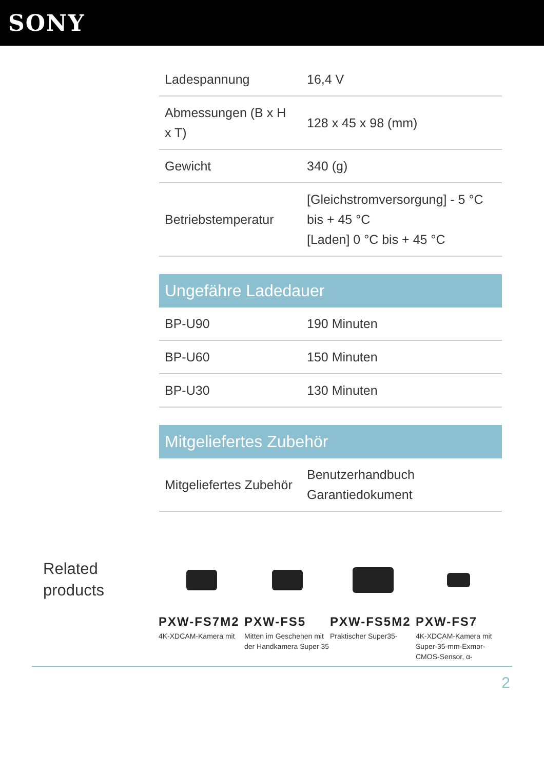SONY
| Ladespannung | 16,4 V |
| Abmessungen (B x H x T) | 128 x 45 x 98 (mm) |
| Gewicht | 340 (g) |
| Betriebstemperatur | [Gleichstromversorgung] - 5 °C bis + 45 °C [Laden] 0 °C bis + 45 °C |
Ungefähre Ladedauer
| BP-U90 | 190 Minuten |
| BP-U60 | 150 Minuten |
| BP-U30 | 130 Minuten |
Mitgeliefertes Zubehör
| Mitgeliefertes Zubehör | Benutzerhandbuch Garantiedokument |
Related products
PXW-FS7M2
4K-XDCAM-Kamera mit
PXW-FS5
Mitten im Geschehen mit der Handkamera Super 35
PXW-FS5M2
Praktischer Super35-
PXW-FS7
4K-XDCAM-Kamera mit Super-35-mm-Exmor-CMOS-Sensor, α-
2